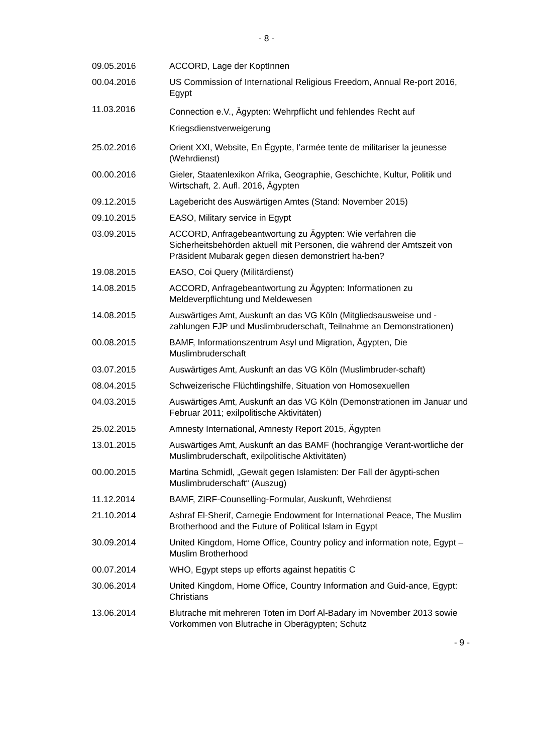- 8 -
| 09.05.2016 | ACCORD, Lage der KoptInnen |
| 00.04.2016 | US Commission of International Religious Freedom, Annual Re-port 2016, Egypt |
| 11.03.2016 | Connection e.V., Ägypten: Wehrpflicht und fehlendes Recht auf Kriegsdienstverweigerung |
| 25.02.2016 | Orient XXI, Website, En Égypte, l’armée tente de militariser la jeunesse (Wehrdienst) |
| 00.00.2016 | Gieler, Staatenlexikon Afrika, Geographie, Geschichte, Kultur, Politik und Wirtschaft, 2. Aufl. 2016, Ägypten |
| 09.12.2015 | Lagebericht des Auswärtigen Amtes (Stand: November 2015) |
| 09.10.2015 | EASO, Military service in Egypt |
| 03.09.2015 | ACCORD, Anfragebeantwortung zu Ägypten: Wie verfahren die Sicherheitsbehörden aktuell mit Personen, die während der Amtszeit von Präsident Mubarak gegen diesen demonstriert ha-ben? |
| 19.08.2015 | EASO, Coi Query (Militärdienst) |
| 14.08.2015 | ACCORD, Anfragebeantwortung zu Ägypten: Informationen zu Meldeverpflichtung und Meldewesen |
| 14.08.2015 | Auswärtiges Amt, Auskunft an das VG Köln (Mitgliedsausweise und -zahlungen FJP und Muslimbruderschaft, Teilnahme an Demonstrationen) |
| 00.08.2015 | BAMF, Informationszentrum Asyl und Migration, Ägypten, Die Muslimbruderschaft |
| 03.07.2015 | Auswärtiges Amt, Auskunft an das VG Köln (Muslimbruder-schaft) |
| 08.04.2015 | Schweizerische Flüchtlingshilfe, Situation von Homosexuellen |
| 04.03.2015 | Auswärtiges Amt, Auskunft an das VG Köln (Demonstrationen im Januar und Februar 2011; exilpolitische Aktivitäten) |
| 25.02.2015 | Amnesty International, Amnesty Report 2015, Ägypten |
| 13.01.2015 | Auswärtiges Amt, Auskunft an das BAMF (hochrangige Verant-wortliche der Muslimbruderschaft, exilpolitische Aktivitäten) |
| 00.00.2015 | Martina Schmidl, „Gewalt gegen Islamisten: Der Fall der ägypti-schen Muslimbruderschaft“ (Auszug) |
| 11.12.2014 | BAMF, ZIRF-Counselling-Formular, Auskunft, Wehrdienst |
| 21.10.2014 | Ashraf El-Sherif, Carnegie Endowment for International Peace, The Muslim Brotherhood and the Future of Political Islam in Egypt |
| 30.09.2014 | United Kingdom, Home Office, Country policy and information note, Egypt – Muslim Brotherhood |
| 00.07.2014 | WHO, Egypt steps up efforts against hepatitis C |
| 30.06.2014 | United Kingdom, Home Office, Country Information and Guid-ance, Egypt: Christians |
| 13.06.2014 | Blutrache mit mehreren Toten im Dorf Al-Badary im November 2013 sowie Vorkommen von Blutrache in Oberägypten; Schutz |
- 9 -